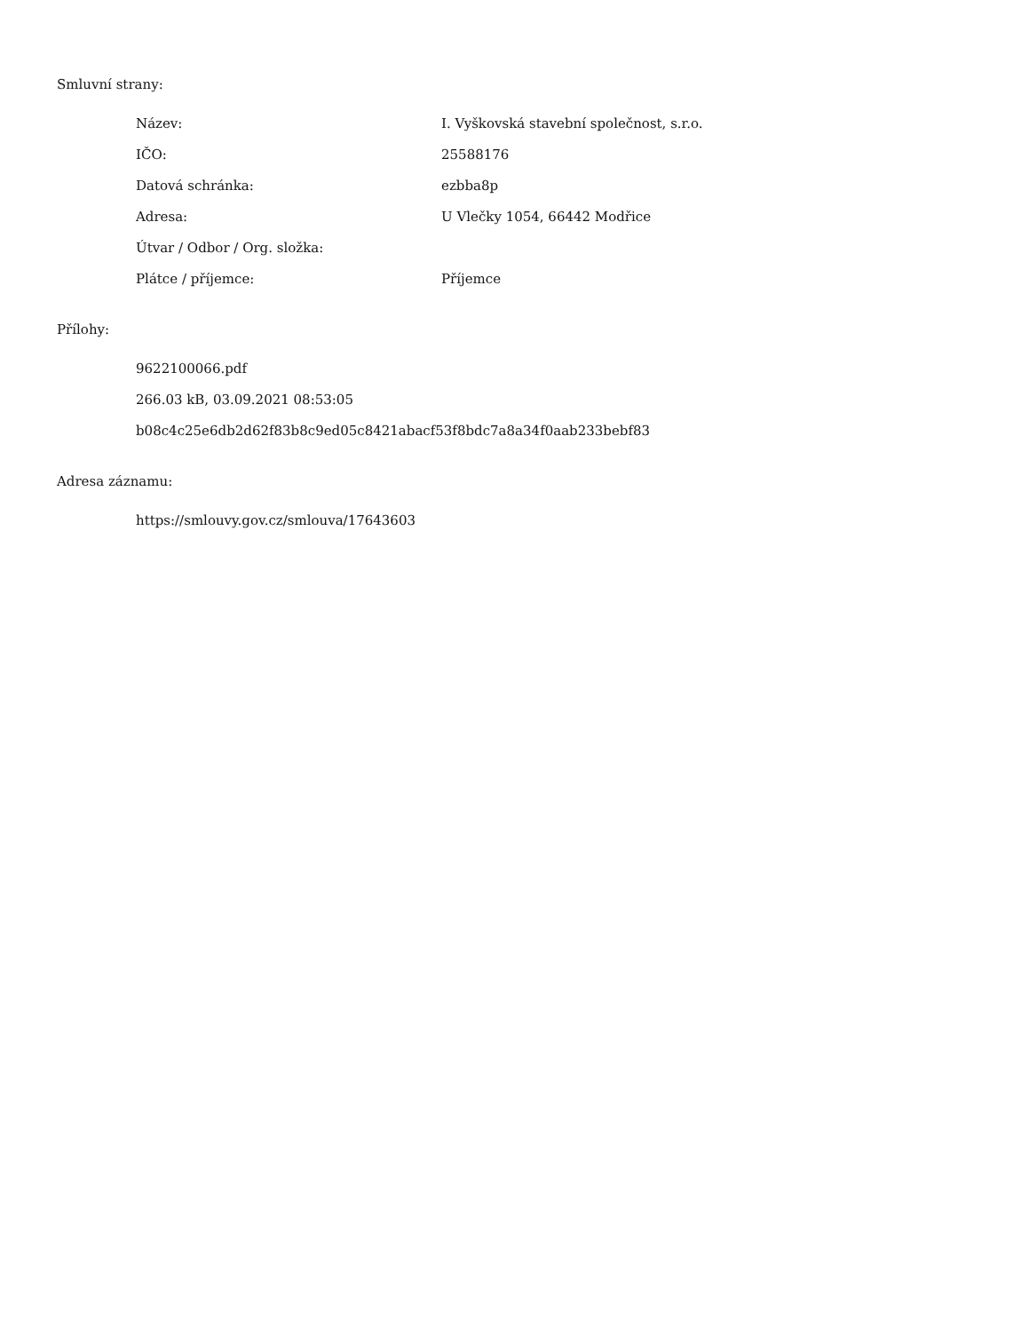Smluvní strany:
| Název: | I. Vyškovská stavební společnost, s.r.o. |
| IČO: | 25588176 |
| Datová schránka: | ezbba8p |
| Adresa: | U Vlečky 1054, 66442 Modřice |
| Útvar / Odbor / Org. složka: | |
| Plátce / příjemce: | Příjemce |
Přílohy:
9622100066.pdf
266.03 kB, 03.09.2021 08:53:05
b08c4c25e6db2d62f83b8c9ed05c8421abacf53f8bdc7a8a34f0aab233bebf83
Adresa záznamu:
https://smlouvy.gov.cz/smlouva/17643603